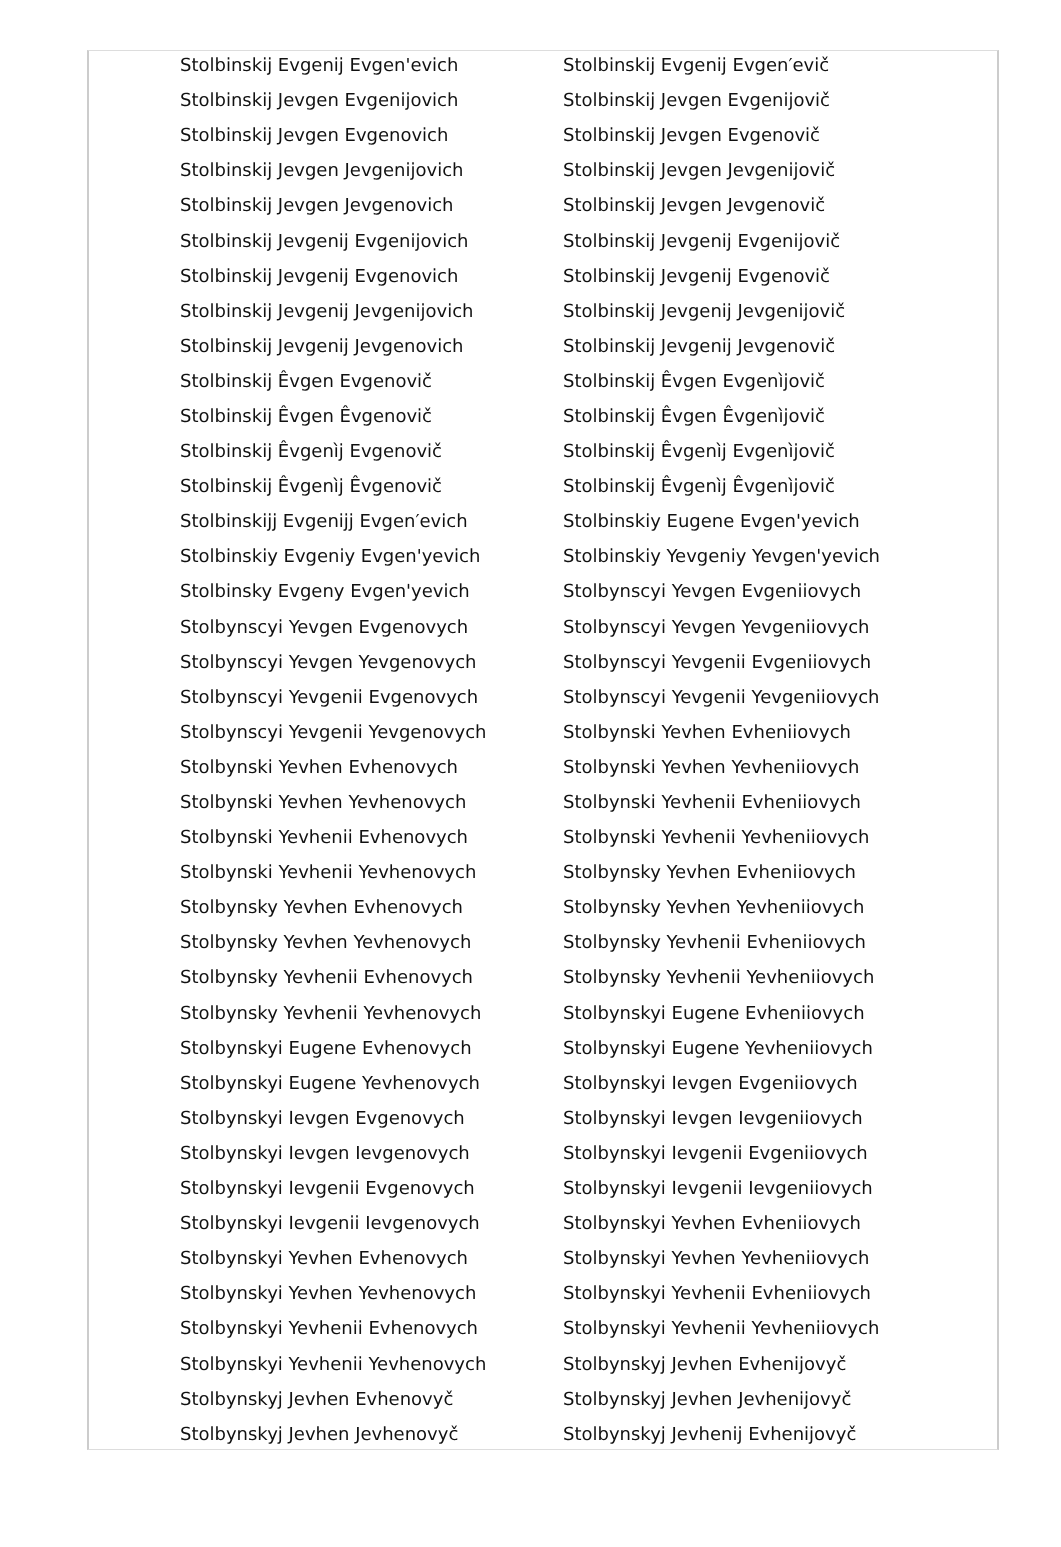| Stolbinskij Evgenij Evgen'evich | Stolbinskij Evgenij Evgen′evič |
| Stolbinskij Jevgen Evgenijovich | Stolbinskij Jevgen Evgenijovič |
| Stolbinskij Jevgen Evgenovich | Stolbinskij Jevgen Evgenovič |
| Stolbinskij Jevgen Jevgenijovich | Stolbinskij Jevgen Jevgenijovič |
| Stolbinskij Jevgen Jevgenovich | Stolbinskij Jevgen Jevgenovič |
| Stolbinskij Jevgenij Evgenijovich | Stolbinskij Jevgenij Evgenijovič |
| Stolbinskij Jevgenij Evgenovich | Stolbinskij Jevgenij Evgenovič |
| Stolbinskij Jevgenij Jevgenijovich | Stolbinskij Jevgenij Jevgenijovič |
| Stolbinskij Jevgenij Jevgenovich | Stolbinskij Jevgenij Jevgenovič |
| Stolbinskij Êvgen Evgenovič | Stolbinskij Êvgen Evgenìjovič |
| Stolbinskij Êvgen Êvgenovič | Stolbinskij Êvgen Êvgenìjovič |
| Stolbinskij Êvgenìj Evgenovič | Stolbinskij Êvgenìj Evgenìjovič |
| Stolbinskij Êvgenìj Êvgenovič | Stolbinskij Êvgenìj Êvgenìjovič |
| Stolbinskijj Evgenijj Evgen′evich | Stolbinskiy Eugene Evgen'yevich |
| Stolbinskiy Evgeniy Evgen'yevich | Stolbinskiy Yevgeniy Yevgen'yevich |
| Stolbinsky Evgeny Evgen'yevich | Stolbynscyi Yevgen Evgeniiovych |
| Stolbynscyi Yevgen Evgenovych | Stolbynscyi Yevgen Yevgeniiovych |
| Stolbynscyi Yevgen Yevgenovych | Stolbynscyi Yevgenii Evgeniiovych |
| Stolbynscyi Yevgenii Evgenovych | Stolbynscyi Yevgenii Yevgeniiovych |
| Stolbynscyi Yevgenii Yevgenovych | Stolbynski Yevhen Evheniiovych |
| Stolbynski Yevhen Evhenovych | Stolbynski Yevhen Yevheniiovych |
| Stolbynski Yevhen Yevhenovych | Stolbynski Yevhenii Evheniiovych |
| Stolbynski Yevhenii Evhenovych | Stolbynski Yevhenii Yevheniiovych |
| Stolbynski Yevhenii Yevhenovych | Stolbynsky Yevhen Evheniiovych |
| Stolbynsky Yevhen Evhenovych | Stolbynsky Yevhen Yevheniiovych |
| Stolbynsky Yevhen Yevhenovych | Stolbynsky Yevhenii Evheniiovych |
| Stolbynsky Yevhenii Evhenovych | Stolbynsky Yevhenii Yevheniiovych |
| Stolbynsky Yevhenii Yevhenovych | Stolbynskyi Eugene Evheniiovych |
| Stolbynskyi Eugene Evhenovych | Stolbynskyi Eugene Yevheniiovych |
| Stolbynskyi Eugene Yevhenovych | Stolbynskyi Ievgen Evgeniiovych |
| Stolbynskyi Ievgen Evgenovych | Stolbynskyi Ievgen Ievgeniiovych |
| Stolbynskyi Ievgen Ievgenovych | Stolbynskyi Ievgenii Evgeniiovych |
| Stolbynskyi Ievgenii Evgenovych | Stolbynskyi Ievgenii Ievgeniiovych |
| Stolbynskyi Ievgenii Ievgenovych | Stolbynskyi Yevhen Evheniiovych |
| Stolbynskyi Yevhen Evhenovych | Stolbynskyi Yevhen Yevheniiovych |
| Stolbynskyi Yevhen Yevhenovych | Stolbynskyi Yevhenii Evheniiovych |
| Stolbynskyi Yevhenii Evhenovych | Stolbynskyi Yevhenii Yevheniiovych |
| Stolbynskyi Yevhenii Yevhenovych | Stolbynskyj Jevhen Evhenijovyč |
| Stolbynskyj Jevhen Evhenovyč | Stolbynskyj Jevhen Jevhenijovyč |
| Stolbynskyj Jevhen Jevhenovyč | Stolbynskyj Jevhenij Evhenijovyč |